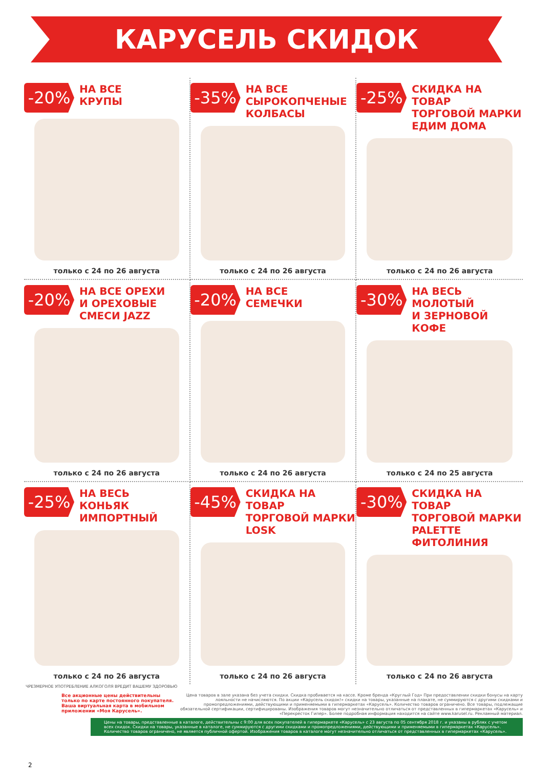КАРУСЕЛЬ СКИДОК
-20%
НА ВСЕ
КРУПЫ
только с 24 по 26 августа
-35%
НА ВСЕ
СЫРОКОПЧЕНЫЕ
КОЛБАСЫ
только с 24 по 26 августа
-25%
СКИДКА НА ТОВАР
ТОРГОВОЙ МАРКИ
ЕДИМ ДОМА
только с 24 по 26 августа
-20%
НА ВСЕ ОРЕХИ
И ОРЕХОВЫЕ
СМЕСИ JAZZ
только с 24 по 26 августа
-20%
НА ВСЕ
СЕМЕЧКИ
только с 24 по 26 августа
-30%
НА ВЕСЬ
МОЛОТЫЙ
И ЗЕРНОВОЙ
КОФЕ
только с 24 по 25 августа
-25%
НА ВЕСЬ
КОНЬЯК
ИМПОРТНЫЙ
только с 24 по 26 августа
-45%
СКИДКА НА ТОВАР
ТОРГОВОЙ МАРКИ
LOSK
только с 24 по 26 августа
-30%
СКИДКА НА ТОВАР
ТОРГОВОЙ МАРКИ
PALETTE
ФИТОЛИНИЯ
только с 24 по 26 августа
ЧРЕЗМЕРНОЕ УПОТРЕБЛЕНИЕ АЛКОГОЛЯ ВРЕДИТ ВАШЕМУ ЗДОРОВЬЮ
Все акционные цены действительны только по карте постоянного покупателя. Ваша виртуальная карта в мобильном приложении «Моя Карусель».
Цена товаров в зале указана без учета скидки. Скидка пробивается на кассе. Кроме бренда «Круглый Год» При предоставлении скидки бонусы на карту лояльности не начисляются. По акции «Карусель скидок!» скидки на товары, указанные на плакате, не суммируются с другими скидками и промопредложениями, действующими и применяемыми в гипермаркетах «Карусель». Количество товаров ограничено. Все товары, подлежащие обязательной сертификации, сертифицированы. Изображения товаров могут незначительно отличаться от представленных в гипермаркетах «Карусель» и «Перекресток Гипер». Более подробная информация находится на сайте www.karusel.ru. Рекламный материал.
Цены на товары, представленные в каталоге, действительны с 9:00 для всех покупателей в гипермаркете «Карусель» с 23 августа по 05 сентября 2018 г. и указаны в рублях с учетом всех скидок. Скидки на товары, указанные в каталоге, не суммируются с другими скидками и промопредложениями, действующими и применяемыми в гипермаркетах «Карусель». Количество товаров ограничено, не является публичной офертой. Изображения товаров в каталоге могут незначительно отличаться от представленных в гипермаркетах «Карусель».
2